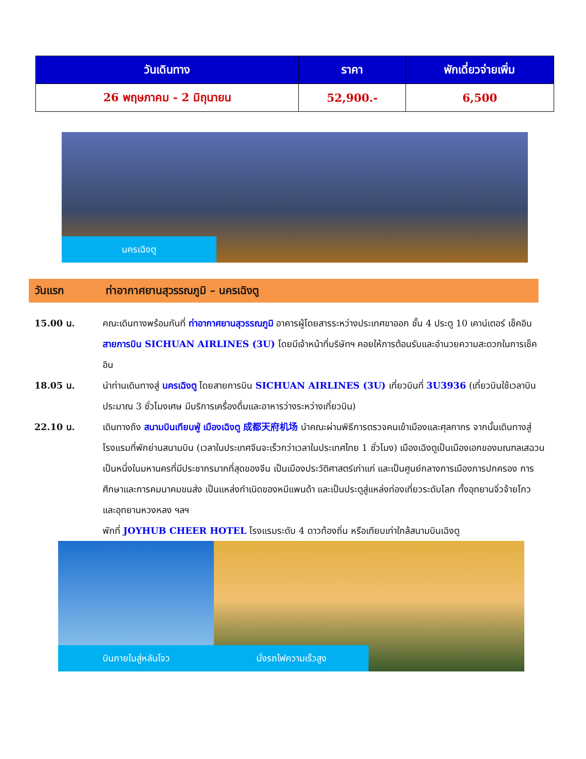| วันเดินทาง | ราคา | พักเดี่ยวจ่ายเพิ่ม |
| --- | --- | --- |
| 26 พฤษภาคม - 2 มิถุนายน | 52,900.- | 6,500 |
นครเฉิงตู
วันแรก ท่าอากาศยานสุวรรณภูมิ – นครเฉิงตู
15.00 น. คณะเดินทางพร้อมกันที่ ท่าอากาศยานสุวรรณภูมิ อาคารผู้โดยสารระหว่างประเทศขาออก ชั้น 4 ประตู 10 เคาน์เตอร์ เช็คอิน สายการบิน SICHUAN AIRLINES (3U) โดยมีเจ้าหน้าที่บริษัทฯ คอยให้การต้อนรับและอำนวยความสะดวกในการเช็คอิน
18.05 น. นำท่านเดินทางสู่ นครเฉิงตู โดยสายการบิน SICHUAN AIRLINES (3U) เที่ยวบินที่ 3U3936 (เที่ยวบินใช้เวลาบินประมาณ 3 ชั่วโมงเศษ มีบริการเครื่องดื่มและอาหารว่างระหว่างเที่ยวบิน)
22.10 น. เดินทางถึง สนามบินเทียนฟู่ เมืองเฉิงตู 成都天府机场 นำคณะผ่านพิธีการตรวจคนเข้าเมืองและศุลกากร จากนั้นเดินทางสู่โรงแรมที่พักย่านสนามบิน (เวลาในประเทศจีนจะเร็วกว่าเวลาในประเทศไทย 1 ชั่วโมง) เมืองเฉิงตูเป็นเมืองเอกของมณฑลเสฉวน เป็นหนึ่งในมหานครที่มีประชากรมากที่สุดของจีน เป็นเมืองประวัติศาสตร์เก่าแก่ และเป็นศูนย์กลางการเมืองการปกครอง การศึกษาและการคมนาคมขนส่ง เป็นแหล่งกำเนิดของหมีแพนด้า และเป็นประตูสู่แหล่งท่องเที่ยวระดับโลก ทั้งอุทยานจิ่วจ้ายโกว และอุทยานหวงหลง ฯลฯ
พักที่ JOYHUB CHEER HOTEL โรงแรมระดับ 4 ดาวท้องถิ่น หรือเทียบเท่าใกล้สนามบินเฉิงตู
บินภายในสู่หลันโจว
นั่งรถไฟความเร็วสูง